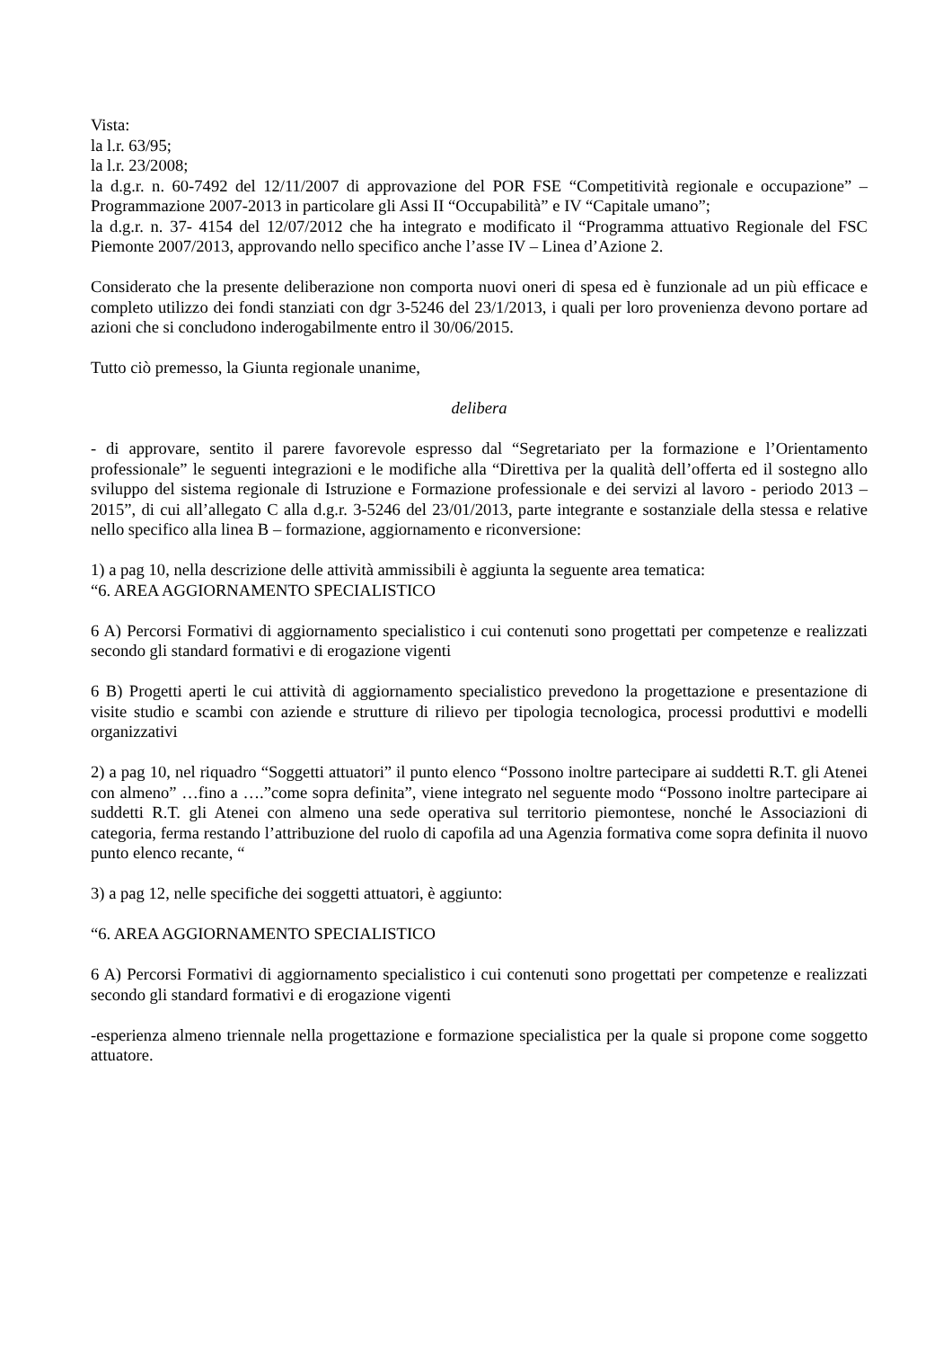Vista:
la l.r. 63/95;
la l.r. 23/2008;
la d.g.r. n. 60-7492 del 12/11/2007 di approvazione del POR FSE “Competitività regionale e occupazione” – Programmazione 2007-2013 in particolare gli Assi II “Occupabilità” e IV “Capitale umano”;
la d.g.r. n. 37- 4154 del 12/07/2012 che ha integrato e modificato il “Programma attuativo Regionale del FSC Piemonte 2007/2013, approvando nello specifico anche l’asse IV – Linea d’Azione 2.
Considerato che la presente deliberazione non comporta nuovi oneri di spesa ed è funzionale ad un più efficace e completo utilizzo dei fondi stanziati con dgr 3-5246 del 23/1/2013, i quali per loro provenienza devono portare ad azioni che si concludono inderogabilmente entro il 30/06/2015.
Tutto ciò premesso, la Giunta regionale unanime,
delibera
- di approvare, sentito il parere favorevole espresso dal “Segretariato per la formazione e l’Orientamento professionale” le seguenti integrazioni e le modifiche alla “Direttiva per la qualità dell’offerta ed il sostegno allo sviluppo del sistema regionale di Istruzione e Formazione professionale e dei servizi al lavoro - periodo 2013 – 2015”, di cui all’allegato C alla d.g.r. 3-5246 del 23/01/2013, parte integrante e sostanziale della stessa e relative nello specifico alla linea B – formazione, aggiornamento e riconversione:
1) a pag 10, nella descrizione delle attività ammissibili è aggiunta la seguente area tematica:
“6. AREA AGGIORNAMENTO SPECIALISTICO
6 A) Percorsi Formativi di aggiornamento specialistico i cui contenuti sono progettati per competenze e realizzati secondo gli standard formativi e di erogazione vigenti
6 B) Progetti aperti le cui attività di aggiornamento specialistico prevedono la progettazione e presentazione di visite studio e scambi con aziende e strutture di rilievo per tipologia tecnologica, processi produttivi e modelli organizzativi
2) a pag 10, nel riquadro “Soggetti attuatori” il punto elenco “Possono inoltre partecipare ai suddetti R.T. gli Atenei con almeno” …fino a ….”come sopra definita”, viene integrato nel seguente modo “Possono inoltre partecipare ai suddetti R.T. gli Atenei con almeno una sede operativa sul territorio piemontese, nonché le Associazioni di categoria, ferma restando l’attribuzione del ruolo di capofila ad una Agenzia formativa come sopra definita il nuovo punto elenco recante, “
3) a pag 12, nelle specifiche dei soggetti attuatori, è aggiunto:
“6. AREA AGGIORNAMENTO SPECIALISTICO
6 A) Percorsi Formativi di aggiornamento specialistico i cui contenuti sono progettati per competenze e realizzati secondo gli standard formativi e di erogazione vigenti
-esperienza almeno triennale nella progettazione e formazione specialistica per la quale si propone come soggetto attuatore.